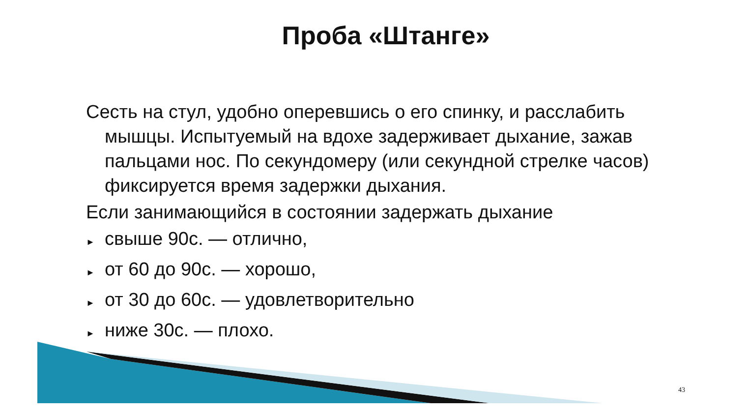Проба «Штанге»
Сесть на стул, удобно оперевшись о его спинку, и расслабить мышцы. Испытуемый на вдохе задерживает дыхание, зажав пальцами нос. По секундомеру (или секундной стрелке часов) фиксируется время задержки дыхания.
Если занимающийся в состоянии задержать дыхание
► свыше 90с. — отлично,
► от 60 до 90с. — хорошо,
► от 30 до 60с. — удовлетворительно
► ниже 30с. — плохо.
43